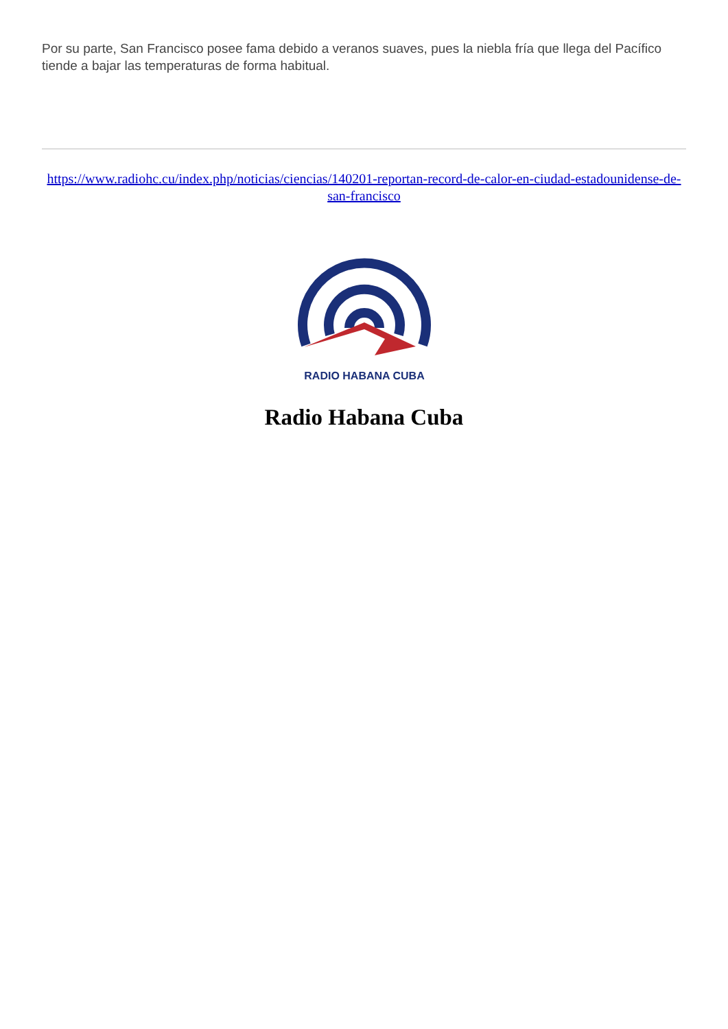Por su parte, San Francisco posee fama debido a veranos suaves, pues la niebla fría que llega del Pacífico tiende a bajar las temperaturas de forma habitual.
https://www.radiohc.cu/index.php/noticias/ciencias/140201-reportan-record-de-calor-en-ciudad-estadounidense-de-san-francisco
RADIO HABANA CUBA
Radio Habana Cuba